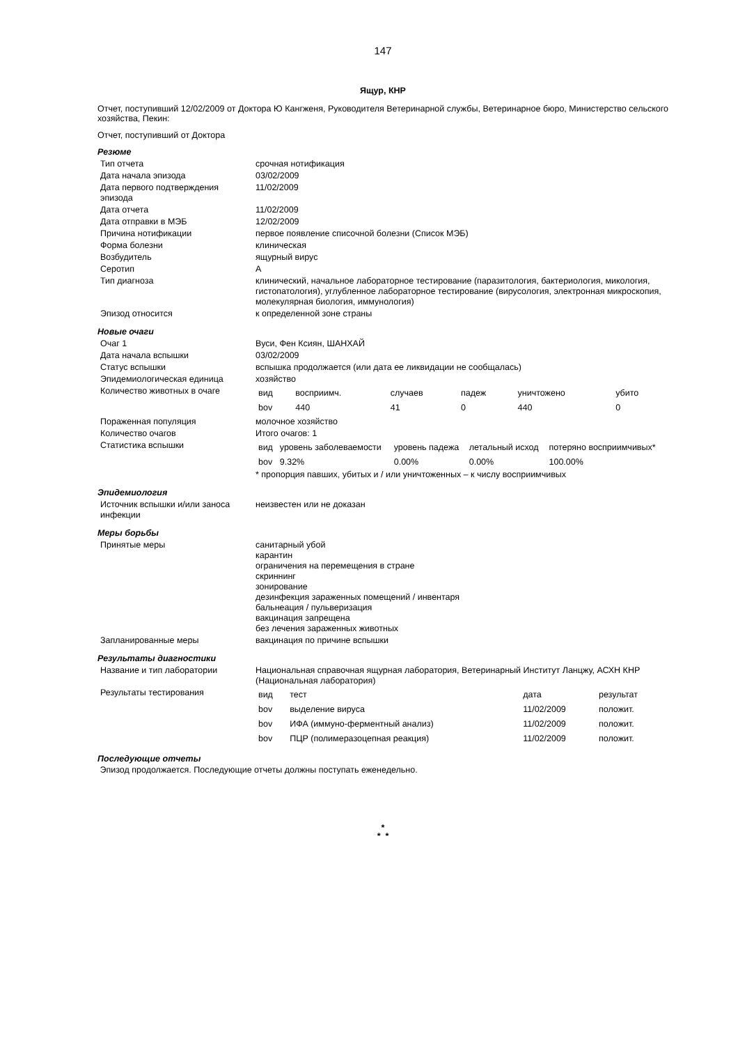147
Ящур, КНР
Отчет, поступивший 12/02/2009 от Доктора Ю Кангженя, Руководителя Ветеринарной службы, Ветеринарное бюро, Министерство сельского хозяйства, Пекин:
Отчет, поступивший от Доктора
Резюме
| Тип отчета | срочная нотификация |
| Дата начала эпизода | 03/02/2009 |
| Дата первого подтверждения эпизода | 11/02/2009 |
| Дата отчета | 11/02/2009 |
| Дата отправки в МЭБ | 12/02/2009 |
| Причина нотификации | первое появление списочной болезни (Список МЭБ) |
| Форма болезни | клиническая |
| Возбудитель | ящурный вирус |
| Серотип | A |
| Тип диагноза | клинический, начальное лабораторное тестирование (паразитология, бактериология, микология, гистопатология), углубленное лабораторное тестирование (вирусология, электронная микроскопия, молекулярная биология, иммунология) |
| Эпизод относится | к определенной зоне страны |
Новые очаги
| Очаг 1 | Вуси, Фен Ксиян, ШАНХАЙ |
| Дата начала вспышки | 03/02/2009 |
| Статус вспышки | вспышка продолжается (или дата ее ликвидации не сообщалась) |
| Эпидемиологическая единица | хозяйство |
| Количество животных в очаге | / вид / восприимч. / случаев / падеж / уничтожено / убито / / bov / 440 / 41 / 0 / 440 / 0 / |
| Пораженная популяция | молочное хозяйство |
| Количество очагов | Итого очагов: 1 |
| Статистика вспышки | / вид / уровень заболеваемости / уровень падежа / летальный исход / потеряно восприимчивых* / / bov / 9.32% / 0.00% / 0.00% / 100.00% / * пропорция павших, убитых и / или уничтоженных – к числу восприимчивых |
Эпидемиология
| Источник вспышки и/или заноса инфекции | неизвестен или не доказан |
Меры борьбы
| Принятые меры | санитарный убой карантин ограничения на перемещения в стране скриннинг зонирование дезинфекция зараженных помещений / инвентаря бальнеация / пульверизация вакцинация запрещена без лечения зараженных животных |
| Запланированные меры | вакцинация по причине вспышки |
Результаты диагностики
| Название и тип лаборатории | Национальная справочная ящурная лаборатория, Ветеринарный Институт Ланцжу, АСХН КНР (Национальная лаборатория) |
| Результаты тестирования | / вид / тест / дата / результат / / bov / выделение вируса / 11/02/2009 / положит. / / bov / ИФА (иммуно-ферментный анализ) / 11/02/2009 / положит. / / bov / ПЦР (полимеразоцепная реакция) / 11/02/2009 / положит. / |
Последующие отчеты
Эпизод продолжается. Последующие отчеты должны поступать еженедельно.
*
* *